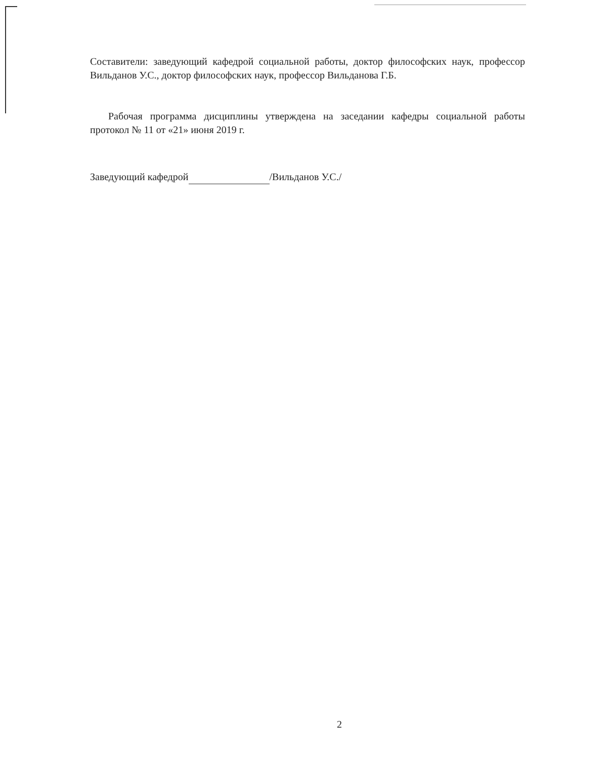Составители: заведующий кафедрой социальной работы, доктор философских наук, профессор Вильданов У.С., доктор философских наук, профессор Вильданова Г.Б.
Рабочая программа дисциплины утверждена на заседании кафедры социальной работы протокол № 11 от «21» июня 2019 г.
Заведующий кафедрой /Вильданов У.С./
2